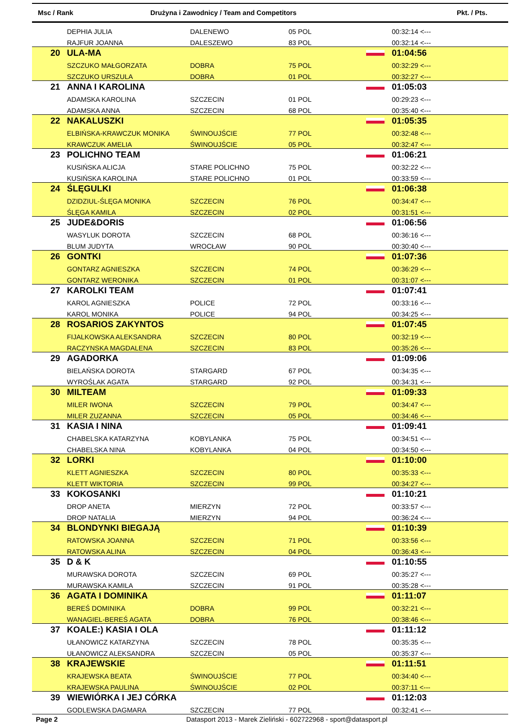Msc / Rank Drużyna i Zawodnicy / Team and Competitors Pkt. / Pts.
| | DEPHIA JULIA | DALENEWO | 05 POL | | 00:32:14 <--- |
| | RAJFUR JOANNA | DALESZEWO | 83 POL | | 00:32:14 <--- |
| 20 | ULA-MA | | | | 01:04:56 |
| | SZCZUKO MAŁGORZATA | DOBRA | 75 POL | | 00:32:29 <--- |
| | SZCZUKO URSZULA | DOBRA | 01 POL | | 00:32:27 <--- |
| 21 | ANNA I KAROLINA | | | | 01:05:03 |
| | ADAMSKA KAROLINA | SZCZECIN | 01 POL | | 00:29:23 <--- |
| | ADAMSKA ANNA | SZCZECIN | 68 POL | | 00:35:40 <--- |
| 22 | NAKALUSZKI | | | | 01:05:35 |
| | ELBIŃSKA-KRAWCZUK MONIKA | ŚWINOUJŚCIE | 77 POL | | 00:32:48 <--- |
| | KRAWCZUK AMELIA | ŚWINOUJŚCIE | 05 POL | | 00:32:47 <--- |
| 23 | POLICHNO TEAM | | | | 01:06:21 |
| | KUSIŃSKA ALICJA | STARE POLICHNO | 75 POL | | 00:32:22 <--- |
| | KUSIŃSKA KAROLINA | STARE POLICHNO | 01 POL | | 00:33:59 <--- |
| 24 | ŚLĘGULKI | | | | 01:06:38 |
| | DZIDZIUL-ŚLĘGA MONIKA | SZCZECIN | 76 POL | | 00:34:47 <--- |
| | ŚLĘGA KAMILA | SZCZECIN | 02 POL | | 00:31:51 <--- |
| 25 | JUDE&DORIS | | | | 01:06:56 |
| | WASYLUK DOROTA | SZCZECIN | 68 POL | | 00:36:16 <--- |
| | BLUM JUDYTA | WROCŁAW | 90 POL | | 00:30:40 <--- |
| 26 | GONTKI | | | | 01:07:36 |
| | GONTARZ AGNIESZKA | SZCZECIN | 74 POL | | 00:36:29 <--- |
| | GONTARZ WERONIKA | SZCZECIN | 01 POL | | 00:31:07 <--- |
| 27 | KAROLKI TEAM | | | | 01:07:41 |
| | KAROL AGNIESZKA | POLICE | 72 POL | | 00:33:16 <--- |
| | KAROL MONIKA | POLICE | 94 POL | | 00:34:25 <--- |
| 28 | ROSARIOS ZAKYNTOS | | | | 01:07:45 |
| | FIJALKOWSKA ALEKSANDRA | SZCZECIN | 80 POL | | 00:32:19 <--- |
| | RACZYNSKA MAGDALENA | SZCZECIN | 83 POL | | 00:35:26 <--- |
| 29 | AGADORKA | | | | 01:09:06 |
| | BIELAŃSKA DOROTA | STARGARD | 67 POL | | 00:34:35 <--- |
| | WYROŚLAK AGATA | STARGARD | 92 POL | | 00:34:31 <--- |
| 30 | MILTEAM | | | | 01:09:33 |
| | MILER IWONA | SZCZECIN | 79 POL | | 00:34:47 <--- |
| | MILER ZUZANNA | SZCZECIN | 05 POL | | 00:34:46 <--- |
| 31 | KASIA I NINA | | | | 01:09:41 |
| | CHABELSKA KATARZYNA | KOBYLANKA | 75 POL | | 00:34:51 <--- |
| | CHABELSKA NINA | KOBYLANKA | 04 POL | | 00:34:50 <--- |
| 32 | LORKI | | | | 01:10:00 |
| | KLETT AGNIESZKA | SZCZECIN | 80 POL | | 00:35:33 <--- |
| | KLETT WIKTORIA | SZCZECIN | 99 POL | | 00:34:27 <--- |
| 33 | KOKOSANKI | | | | 01:10:21 |
| | DROP ANETA | MIERZYN | 72 POL | | 00:33:57 <--- |
| | DROP NATALIA | MIERZYN | 94 POL | | 00:36:24 <--- |
| 34 | BLONDYNKI BIEGAJĄ | | | | 01:10:39 |
| | RATOWSKA JOANNA | SZCZECIN | 71 POL | | 00:33:56 <--- |
| | RATOWSKA ALINA | SZCZECIN | 04 POL | | 00:36:43 <--- |
| 35 | D & K | | | | 01:10:55 |
| | MURAWSKA DOROTA | SZCZECIN | 69 POL | | 00:35:27 <--- |
| | MURAWSKA KAMILA | SZCZECIN | 91 POL | | 00:35:28 <--- |
| 36 | AGATA I DOMINIKA | | | | 01:11:07 |
| | BEREŚ DOMINIKA | DOBRA | 99 POL | | 00:32:21 <--- |
| | WANAGIEL-BEREŚ AGATA | DOBRA | 76 POL | | 00:38:46 <--- |
| 37 | KOALE:) KASIA I OLA | | | | 01:11:12 |
| | UŁANOWICZ KATARZYNA | SZCZECIN | 78 POL | | 00:35:35 <--- |
| | UŁANOWICZ ALEKSANDRA | SZCZECIN | 05 POL | | 00:35:37 <--- |
| 38 | KRAJEWSKIE | | | | 01:11:51 |
| | KRAJEWSKA BEATA | ŚWINOUJŚCIE | 77 POL | | 00:34:40 <--- |
| | KRAJEWSKA PAULINA | ŚWINOUJŚCIE | 02 POL | | 00:37:11 <--- |
| 39 | WIEWIÓRKA I JEJ CÓRKA | | | | 01:12:03 |
| | GODLEWSKA DAGMARA | SZCZECIN | 77 POL | | 00:32:41 <--- |
Page 2 Datasport 2013 - Marek Zieliński - 602722968 - sport@datasport.pl